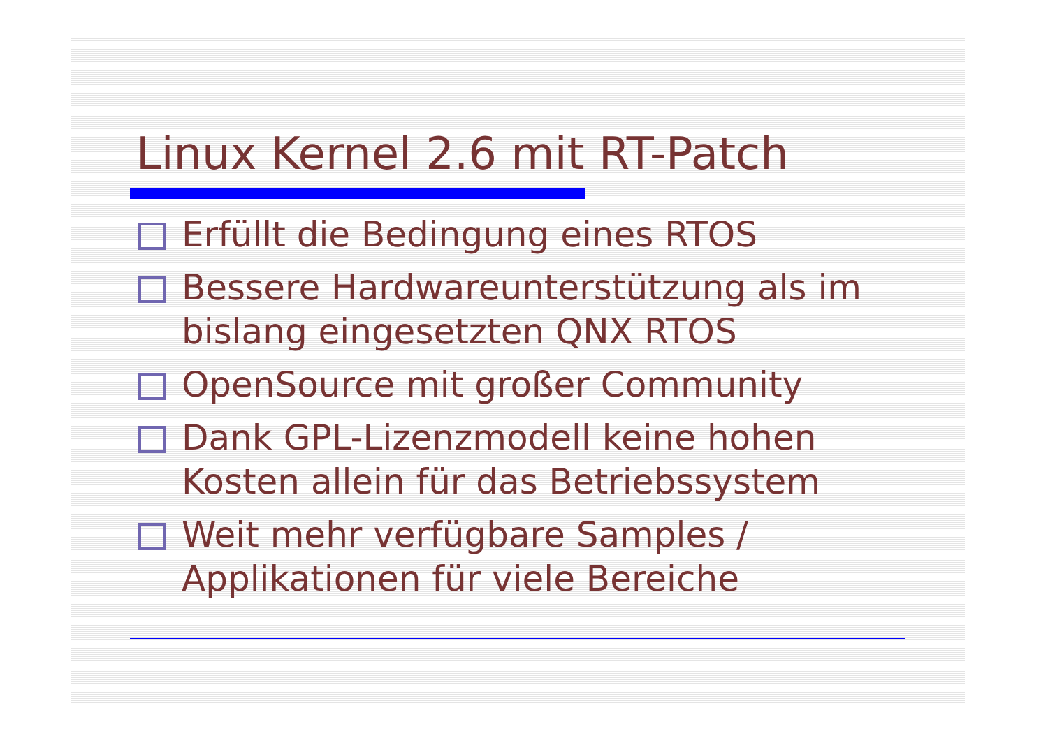Linux Kernel 2.6 mit RT-Patch
Erfüllt die Bedingung eines RTOS
Bessere Hardwareunterstützung als im bislang eingesetzten QNX RTOS
OpenSource mit großer Community
Dank GPL-Lizenzmodell keine hohen Kosten allein für das Betriebssystem
Weit mehr verfügbare Samples / Applikationen für viele Bereiche